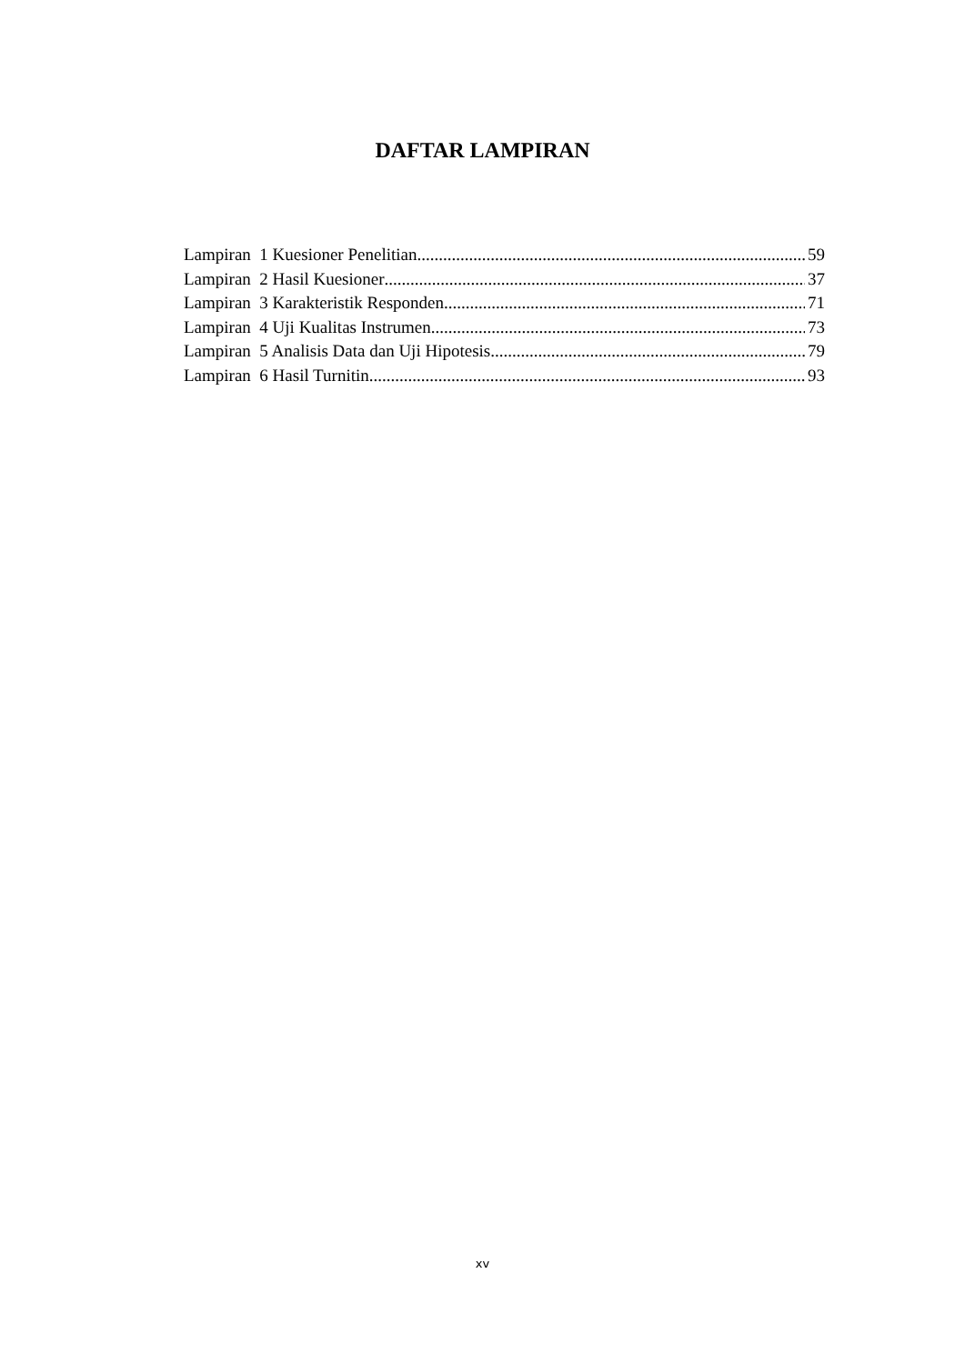DAFTAR LAMPIRAN
Lampiran 1 Kuesioner Penelitian 59
Lampiran 2 Hasil Kuesioner 37
Lampiran 3 Karakteristik Responden 71
Lampiran 4 Uji Kualitas Instrumen 73
Lampiran 5 Analisis Data dan Uji Hipotesis 79
Lampiran 6 Hasil Turnitin 93
xv